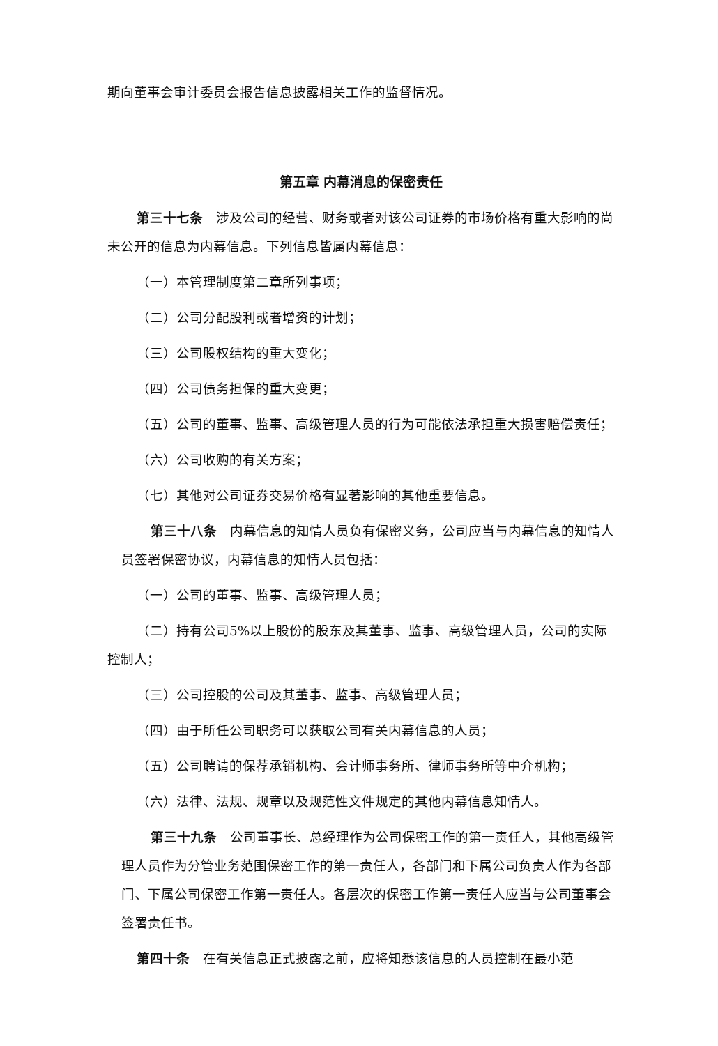期向董事会审计委员会报告信息披露相关工作的监督情况。
第五章 内幕消息的保密责任
第三十七条　涉及公司的经营、财务或者对该公司证券的市场价格有重大影响的尚未公开的信息为内幕信息。下列信息皆属内幕信息：
（一）本管理制度第二章所列事项；
（二）公司分配股利或者增资的计划；
（三）公司股权结构的重大变化；
（四）公司债务担保的重大变更；
（五）公司的董事、监事、高级管理人员的行为可能依法承担重大损害赔偿责任；
（六）公司收购的有关方案；
（七）其他对公司证券交易价格有显著影响的其他重要信息。
第三十八条　内幕信息的知情人员负有保密义务，公司应当与内幕信息的知情人员签署保密协议，内幕信息的知情人员包括：
（一）公司的董事、监事、高级管理人员；
（二）持有公司5%以上股份的股东及其董事、监事、高级管理人员，公司的实际控制人；
（三）公司控股的公司及其董事、监事、高级管理人员；
（四）由于所任公司职务可以获取公司有关内幕信息的人员；
（五）公司聘请的保荐承销机构、会计师事务所、律师事务所等中介机构；
（六）法律、法规、规章以及规范性文件规定的其他内幕信息知情人。
第三十九条　公司董事长、总经理作为公司保密工作的第一责任人，其他高级管理人员作为分管业务范围保密工作的第一责任人，各部门和下属公司负责人作为各部门、下属公司保密工作第一责任人。各层次的保密工作第一责任人应当与公司董事会签署责任书。
第四十条　在有关信息正式披露之前，应将知悉该信息的人员控制在最小范